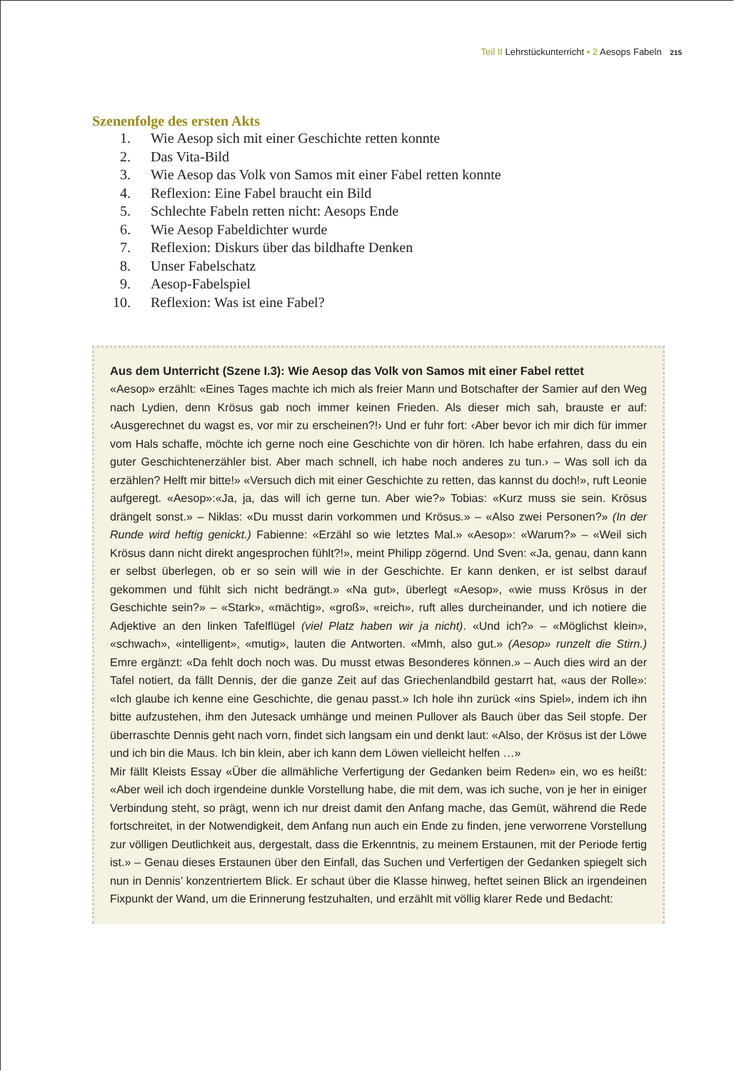Teil II Lehrstückunterricht • 2 Aesops Fabeln 215
Szenenfolge des ersten Akts
1. Wie Aesop sich mit einer Geschichte retten konnte
2. Das Vita-Bild
3. Wie Aesop das Volk von Samos mit einer Fabel retten konnte
4. Reflexion: Eine Fabel braucht ein Bild
5. Schlechte Fabeln retten nicht: Aesops Ende
6. Wie Aesop Fabeldichter wurde
7. Reflexion: Diskurs über das bildhafte Denken
8. Unser Fabelschatz
9. Aesop-Fabelspiel
10. Reflexion: Was ist eine Fabel?
Aus dem Unterricht (Szene I.3): Wie Aesop das Volk von Samos mit einer Fabel rettet
«Aesop» erzählt: «Eines Tages machte ich mich als freier Mann und Botschafter der Samier auf den Weg nach Lydien, denn Krösus gab noch immer keinen Frieden. Als dieser mich sah, brauste er auf: ‹Ausgerechnet du wagst es, vor mir zu erscheinen?!› Und er fuhr fort: ‹Aber bevor ich mir dich für immer vom Hals schaffe, möchte ich gerne noch eine Geschichte von dir hören. Ich habe erfahren, dass du ein guter Geschichtenerzähler bist. Aber mach schnell, ich habe noch anderes zu tun.› – Was soll ich da erzählen? Helft mir bitte!» «Versuch dich mit einer Geschichte zu retten, das kannst du doch!», ruft Leonie aufgeregt. «Aesop»:«Ja, ja, das will ich gerne tun. Aber wie?» Tobias: «Kurz muss sie sein. Krösus drängelt sonst.» – Niklas: «Du musst darin vorkommen und Krösus.» – «Also zwei Personen?» (In der Runde wird heftig genickt.) Fabienne: «Erzähl so wie letztes Mal.» «Aesop»: «Warum?» – «Weil sich Krösus dann nicht direkt angesprochen fühlt?!», meint Philipp zögernd. Und Sven: «Ja, genau, dann kann er selbst überlegen, ob er so sein will wie in der Geschichte. Er kann denken, er ist selbst darauf gekommen und fühlt sich nicht bedrängt.» «Na gut», überlegt «Aesop», «wie muss Krösus in der Geschichte sein?» – «Stark», «mächtig», «groß», «reich», ruft alles durcheinander, und ich notiere die Adjektive an den linken Tafelflügel (viel Platz haben wir ja nicht). «Und ich?» – «Möglichst klein», «schwach», «intelligent», «mutig», lauten die Antworten. «Mmh, also gut.» (Aesop» runzelt die Stirn.) Emre ergänzt: «Da fehlt doch noch was. Du musst etwas Besonderes können.» – Auch dies wird an der Tafel notiert, da fällt Dennis, der die ganze Zeit auf das Griechenlandbild gestarrt hat, «aus der Rolle»: «Ich glaube ich kenne eine Geschichte, die genau passt.» Ich hole ihn zurück «ins Spiel», indem ich ihn bitte aufzustehen, ihm den Jutesack umhänge und meinen Pullover als Bauch über das Seil stopfe. Der überraschte Dennis geht nach vorn, findet sich langsam ein und denkt laut: «Also, der Krösus ist der Löwe und ich bin die Maus. Ich bin klein, aber ich kann dem Löwen vielleicht helfen …»
Mir fällt Kleists Essay «Über die allmähliche Verfertigung der Gedanken beim Reden» ein, wo es heißt: «Aber weil ich doch irgendeine dunkle Vorstellung habe, die mit dem, was ich suche, von je her in einiger Verbindung steht, so prägt, wenn ich nur dreist damit den Anfang mache, das Gemüt, während die Rede fortschreitet, in der Notwendigkeit, dem Anfang nun auch ein Ende zu finden, jene verworrene Vorstellung zur völligen Deutlichkeit aus, dergestalt, dass die Erkenntnis, zu meinem Erstaunen, mit der Periode fertig ist.» – Genau dieses Erstaunen über den Einfall, das Suchen und Verfertigen der Gedanken spiegelt sich nun in Dennis’ konzentriertem Blick. Er schaut über die Klasse hinweg, heftet seinen Blick an irgendeinen Fixpunkt der Wand, um die Erinnerung festzuhalten, und erzählt mit völlig klarer Rede und Bedacht: